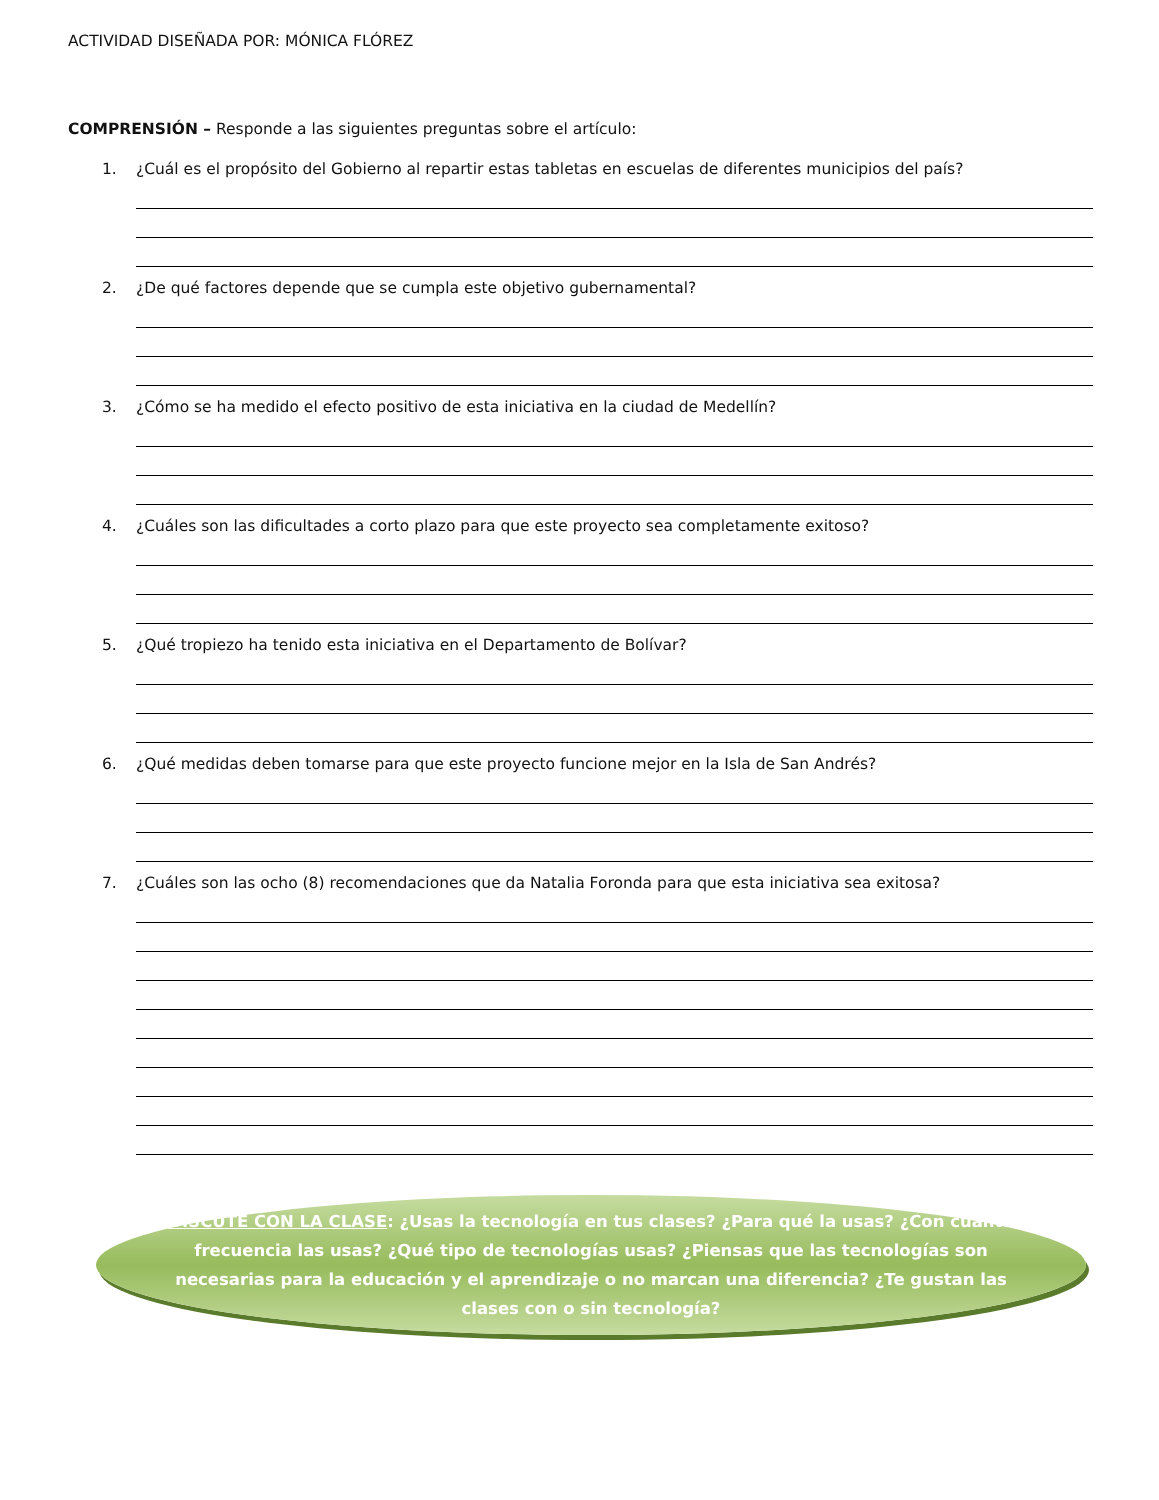ACTIVIDAD DISEÑADA POR: MÓNICA FLÓREZ
COMPRENSIÓN – Responde a las siguientes preguntas sobre el artículo:
1.
¿Cuál es el propósito del Gobierno al repartir estas tabletas en escuelas de diferentes municipios del país?
2.
¿De qué factores depende que se cumpla este objetivo gubernamental?
3.
¿Cómo se ha medido el efecto positivo de esta iniciativa en la ciudad de Medellín?
4.
¿Cuáles son las dificultades a corto plazo para que este proyecto sea completamente exitoso?
5.
¿Qué tropiezo ha tenido esta iniciativa en el Departamento de Bolívar?
6.
¿Qué medidas deben tomarse para que este proyecto funcione mejor en la Isla de San Andrés?
7.
¿Cuáles son las ocho (8) recomendaciones que da Natalia Foronda para que esta iniciativa sea exitosa?
DISCUTE CON LA CLASE: ¿Usas la tecnología en tus clases? ¿Para qué la usas? ¿Con cuánta frecuencia las usas? ¿Qué tipo de tecnologías usas? ¿Piensas que las tecnologías son necesarias para la educación y el aprendizaje o no marcan una diferencia? ¿Te gustan las clases con o sin tecnología?